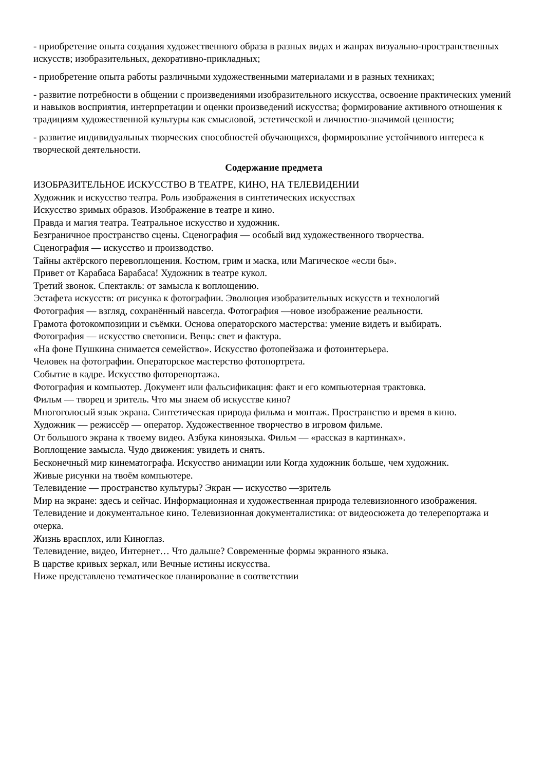- приобретение опыта создания художественного образа в разных видах и жанрах визуально-пространственных искусств; изобразительных, декоративно-прикладных;
- приобретение опыта работы различными художественными материалами и в разных техниках;
- развитие потребности в общении с произведениями изобразительного искусства, освоение практических умений и навыков восприятия, интерпретации и оценки произведений искусства; формирование активного отношения к традициям художественной культуры как смысловой, эстетической и личностно-значимой ценности;
- развитие индивидуальных творческих способностей обучающихся, формирование устойчивого интереса к творческой деятельности.
Содержание предмета
ИЗОБРАЗИТЕЛЬНОЕ ИСКУССТВО В ТЕАТРЕ, КИНО, НА ТЕЛЕВИДЕНИИ
Художник и искусство театра. Роль изображения в синтетических искусствах
Искусство зримых образов. Изображение в театре и кино.
Правда и магия театра. Театральное искусство и художник.
Безграничное пространство сцены. Сценография — особый вид художественного творчества.
Сценография — искусство и производство.
Тайны актёрского перевоплощения. Костюм, грим и маска, или Магическое «если бы».
Привет от Карабаса Барабаса! Художник в театре кукол.
Третий звонок. Спектакль: от замысла к воплощению.
Эстафета искусств: от рисунка к фотографии. Эволюция изобразительных искусств и технологий
Фотография — взгляд, сохранённый навсегда. Фотография —новое изображение реальности.
Грамота фотокомпозиции и съёмки. Основа операторского мастерства: умение видеть и выбирать.
Фотография — искусство светописи. Вещь: свет и фактура.
«На фоне Пушкина снимается семейство». Искусство фотопейзажа и фотоинтерьера.
Человек на фотографии. Операторское мастерство фотопортрета.
Событие в кадре. Искусство фоторепортажа.
Фотография и компьютер. Документ или фальсификация: факт и его компьютерная трактовка.
Фильм — творец и зритель. Что мы знаем об искусстве кино?
Многоголосый язык экрана. Синтетическая природа фильма и монтаж. Пространство и время в кино.
Художник — режиссёр — оператор. Художественное творчество в игровом фильме.
От большого экрана к твоему видео. Азбука киноязыка. Фильм — «рассказ в картинках».
Воплощение замысла. Чудо движения: увидеть и снять.
Бесконечный мир кинематографа. Искусство анимации или Когда художник больше, чем художник.
Живые рисунки на твоём компьютере.
Телевидение — пространство культуры? Экран — искусство —зритель
Мир на экране: здесь и сейчас. Информационная и художественная природа телевизионного изображения.
Телевидение и документальное кино. Телевизионная документалистика: от видеосюжета до телерепортажа и очерка.
Жизнь врасплох, или Киноглаз.
Телевидение, видео, Интернет… Что дальше? Современные формы экранного языка.
В царстве кривых зеркал, или Вечные истины искусства.
Ниже представлено тематическое планирование в соответствии